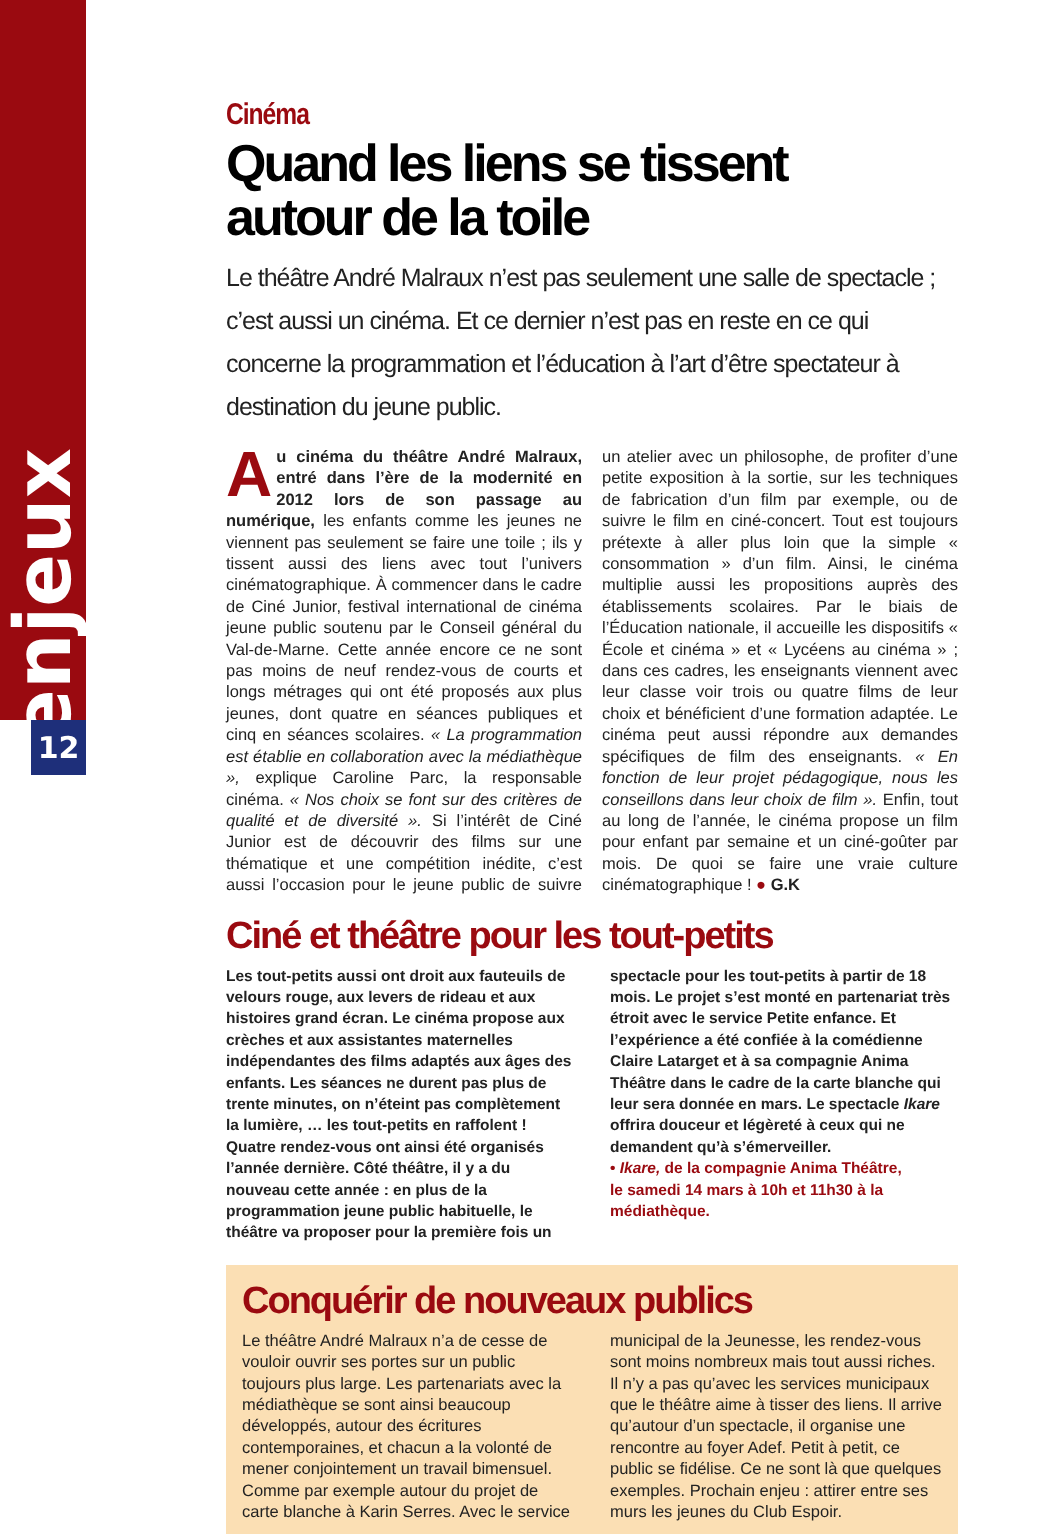enjeux
12
Cinéma
Quand les liens se tissent
autour de la toile
Le théâtre André Malraux n’est pas seulement une salle de spectacle ; c’est aussi un cinéma. Et ce dernier n’est pas en reste en ce qui concerne la programmation et l’éducation à l’art d’être spectateur à destination du jeune public.
Au cinéma du théâtre André Malraux, entré dans l’ère de la modernité en 2012 lors de son passage au numérique, les enfants comme les jeunes ne viennent pas seulement se faire une toile ; ils y tissent aussi des liens avec tout l’univers cinématographique. À commencer dans le cadre de Ciné Junior, festival international de cinéma jeune public soutenu par le Conseil général du Val-de-Marne. Cette année encore ce ne sont pas moins de neuf rendez-vous de courts et longs métrages qui ont été proposés aux plus jeunes, dont quatre en séances publiques et cinq en séances scolaires. « La programmation est établie en collaboration avec la médiathèque », explique Caroline Parc, la responsable cinéma. « Nos choix se font sur des critères de qualité et de diversité ». Si l’intérêt de Ciné Junior est de découvrir des films sur une thématique et une compétition inédite, c’est aussi l’occasion pour le jeune public de suivre un atelier avec un philosophe, de profiter d’une petite exposition à la sortie, sur les techniques de fabrication d’un film par exemple, ou de suivre le film en ciné-concert. Tout est toujours prétexte à aller plus loin que la simple « consommation » d’un film. Ainsi, le cinéma multiplie aussi les propositions auprès des établissements scolaires. Par le biais de l’Éducation nationale, il accueille les dispositifs « École et cinéma » et « Lycéens au cinéma » ; dans ces cadres, les enseignants viennent avec leur classe voir trois ou quatre films de leur choix et bénéficient d’une formation adaptée. Le cinéma peut aussi répondre aux demandes spécifiques de film des enseignants. « En fonction de leur projet pédagogique, nous les conseillons dans leur choix de film ». Enfin, tout au long de l’année, le cinéma propose un film pour enfant par semaine et un ciné-goûter par mois. De quoi se faire une vraie culture cinématographique ! ● G.K
Ciné et théâtre pour les tout-petits
Les tout-petits aussi ont droit aux fauteuils de velours rouge, aux levers de rideau et aux histoires grand écran. Le cinéma propose aux crèches et aux assistantes maternelles indépendantes des films adaptés aux âges des enfants. Les séances ne durent pas plus de trente minutes, on n’éteint pas complètement la lumière, … les tout-petits en raffolent ! Quatre rendez-vous ont ainsi été organisés l’année dernière. Côté théâtre, il y a du nouveau cette année : en plus de la programmation jeune public habituelle, le théâtre va proposer pour la première fois un spectacle pour les tout-petits à partir de 18 mois. Le projet s’est monté en partenariat très étroit avec le service Petite enfance. Et l’expérience a été confiée à la comédienne Claire Latarget et à sa compagnie Anima Théâtre dans le cadre de la carte blanche qui leur sera donnée en mars. Le spectacle Ikare offrira douceur et légèreté à ceux qui ne demandent qu’à s’émerveiller.
• Ikare, de la compagnie Anima Théâtre,
le samedi 14 mars à 10h et 11h30 à la médiathèque.
Conquérir de nouveaux publics
Le théâtre André Malraux n’a de cesse de vouloir ouvrir ses portes sur un public toujours plus large. Les partenariats avec la médiathèque se sont ainsi beaucoup développés, autour des écritures contemporaines, et chacun a la volonté de mener conjointement un travail bimensuel. Comme par exemple autour du projet de carte blanche à Karin Serres. Avec le service municipal de la Jeunesse, les rendez-vous sont moins nombreux mais tout aussi riches. Il n’y a pas qu’avec les services municipaux que le théâtre aime à tisser des liens. Il arrive qu’autour d’un spectacle, il organise une rencontre au foyer Adef. Petit à petit, ce public se fidélise. Ce ne sont là que quelques exemples. Prochain enjeu : attirer entre ses murs les jeunes du Club Espoir.